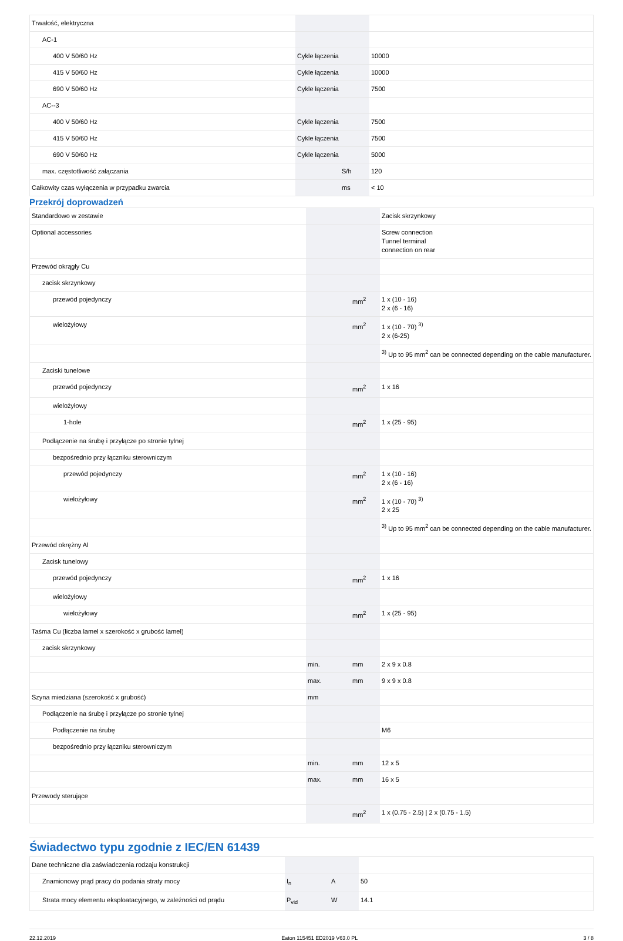| Trwałość, elektryczna | | | |
| AC-1 | | | |
| 400 V 50/60 Hz | Cykle łączenia | | 10000 |
| 415 V 50/60 Hz | Cykle łączenia | | 10000 |
| 690 V 50/60 Hz | Cykle łączenia | | 7500 |
| AC--3 | | | |
| 400 V 50/60 Hz | Cykle łączenia | | 7500 |
| 415 V 50/60 Hz | Cykle łączenia | | 7500 |
| 690 V 50/60 Hz | Cykle łączenia | | 5000 |
| max. częstotliwość załączania | | S/h | 120 |
| Całkowity czas wyłączenia w przypadku zwarcia | | ms | < 10 |
Przekrój doprowadzeń
| Standardowo w zestawie | | | Zacisk skrzynkowy |
| Optional accessories | | | Screw connection Tunnel terminal connection on rear |
| Przewód okrągły Cu | | | |
| zacisk skrzynkowy | | | |
| przewód pojedynczy | | mm<sup>2</sup> | 1 x (10 - 16) 2 x (6 - 16) |
| wielożyłowy | | mm<sup>2</sup> | 1 x (10 - 70) <sup>3)</sup> 2 x (6-25) |
| | | | <sup>3)</sup> Up to 95 mm<sup>2</sup> can be connected depending on the cable manufacturer. |
| Zaciski tunelowe | | | |
| przewód pojedynczy | | mm<sup>2</sup> | 1 x 16 |
| wielożyłowy | | | |
| 1-hole | | mm<sup>2</sup> | 1 x (25 - 95) |
| Podłączenie na śrubę i przyłącze po stronie tylnej | | | |
| bezpośrednio przy łączniku sterowniczym | | | |
| przewód pojedynczy | | mm<sup>2</sup> | 1 x (10 - 16) 2 x (6 - 16) |
| wielożyłowy | | mm<sup>2</sup> | 1 x (10 - 70) <sup>3)</sup> 2 x 25 |
| | | | <sup>3)</sup> Up to 95 mm<sup>2</sup> can be connected depending on the cable manufacturer. |
| Przewód okrężny Al | | | |
| Zacisk tunelowy | | | |
| przewód pojedynczy | | mm<sup>2</sup> | 1 x 16 |
| wielożyłowy | | | |
| wielożyłowy | | mm<sup>2</sup> | 1 x (25 - 95) |
| Taśma Cu (liczba lamel x szerokość x grubość lamel) | | | |
| zacisk skrzynkowy | | | |
| | min. | mm | 2 x 9 x 0.8 |
| | max. | mm | 9 x 9 x 0.8 |
| Szyna miedziana (szerokość x grubość) | mm | | |
| Podłączenie na śrubę i przyłącze po stronie tylnej | | | |
| Podłączenie na śrubę | | | M6 |
| bezpośrednio przy łączniku sterowniczym | | | |
| | min. | mm | 12 x 5 |
| | max. | mm | 16 x 5 |
| Przewody sterujące | | | |
| | | mm<sup>2</sup> | 1 x (0.75 - 2.5) / 2 x (0.75 - 1.5) |
Świadectwo typu zgodnie z IEC/EN 61439
| Dane techniczne dla zaświadczenia rodzaju konstrukcji | | | |
| Znamionowy prąd pracy do podania straty mocy | I<sub>n</sub> | A | 50 |
| Strata mocy elementu eksploatacyjnego, w zależności od prądu | P<sub>vid</sub> | W | 14.1 |
22.12.2019 Eaton 115451 ED2019 V63.0 PL 3 / 8